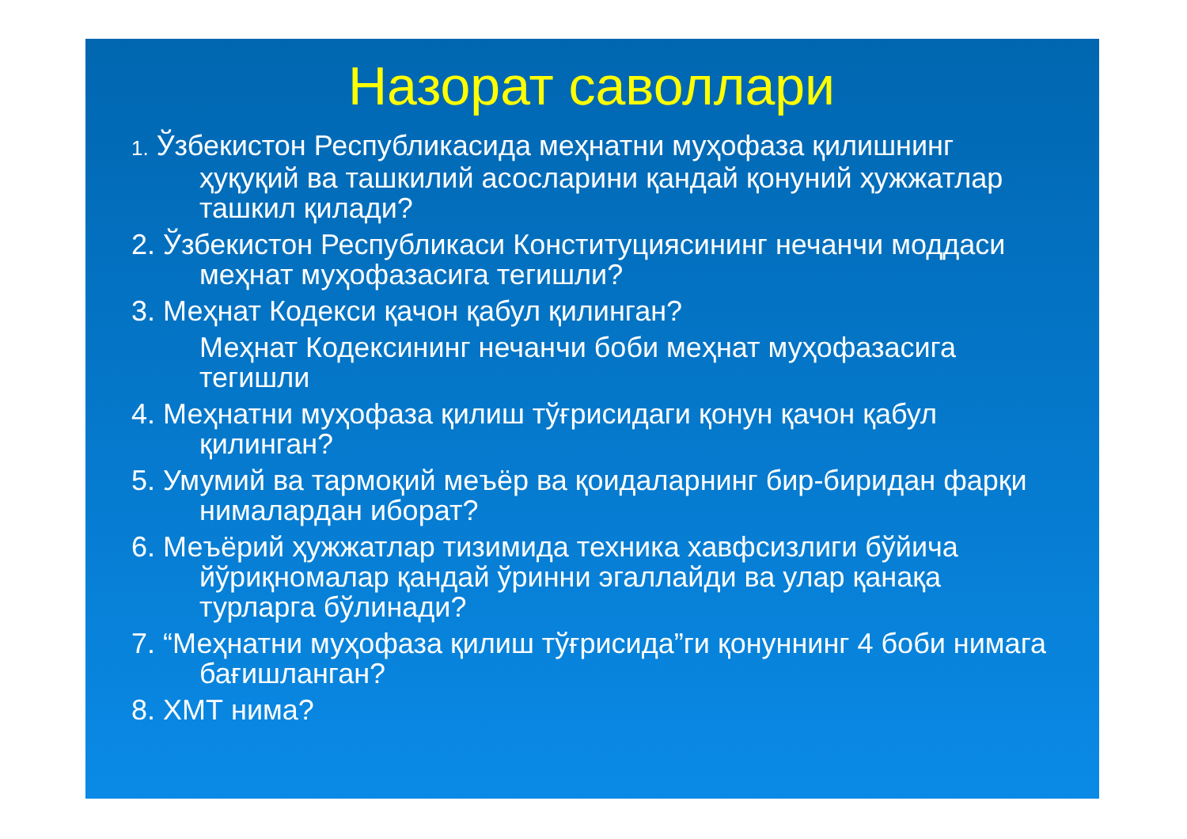Назорат саволлари
1. Ўзбекистон Республикасида меҳнатни муҳофаза қилишнинг ҳуқуқий ва ташкилий асосларини қандай қонуний ҳужжатлар ташкил қилади?
2. Ўзбекистон Республикаси Конституциясининг нечанчи моддаси меҳнат муҳофазасига тегишли?
3. Меҳнат Кодекси қачон қабул қилинган?
Меҳнат Кодексининг нечанчи боби меҳнат муҳофазасига тегишли
4. Меҳнатни муҳофаза қилиш тўғрисидаги қонун қачон қабул қилинган?
5. Умумий ва тармоқий меъёр ва қоидаларнинг бир-биридан фарқи нималардан иборат?
6. Меъёрий ҳужжатлар тизимида техника хавфсизлиги бўйича йўриқномалар қандай ўринни эгаллайди ва улар қанақа турларга бўлинади?
7. “Меҳнатни муҳофаза қилиш тўғрисида”ги қонуннинг 4 боби нимага бағишланган?
8. ХМТ нима?